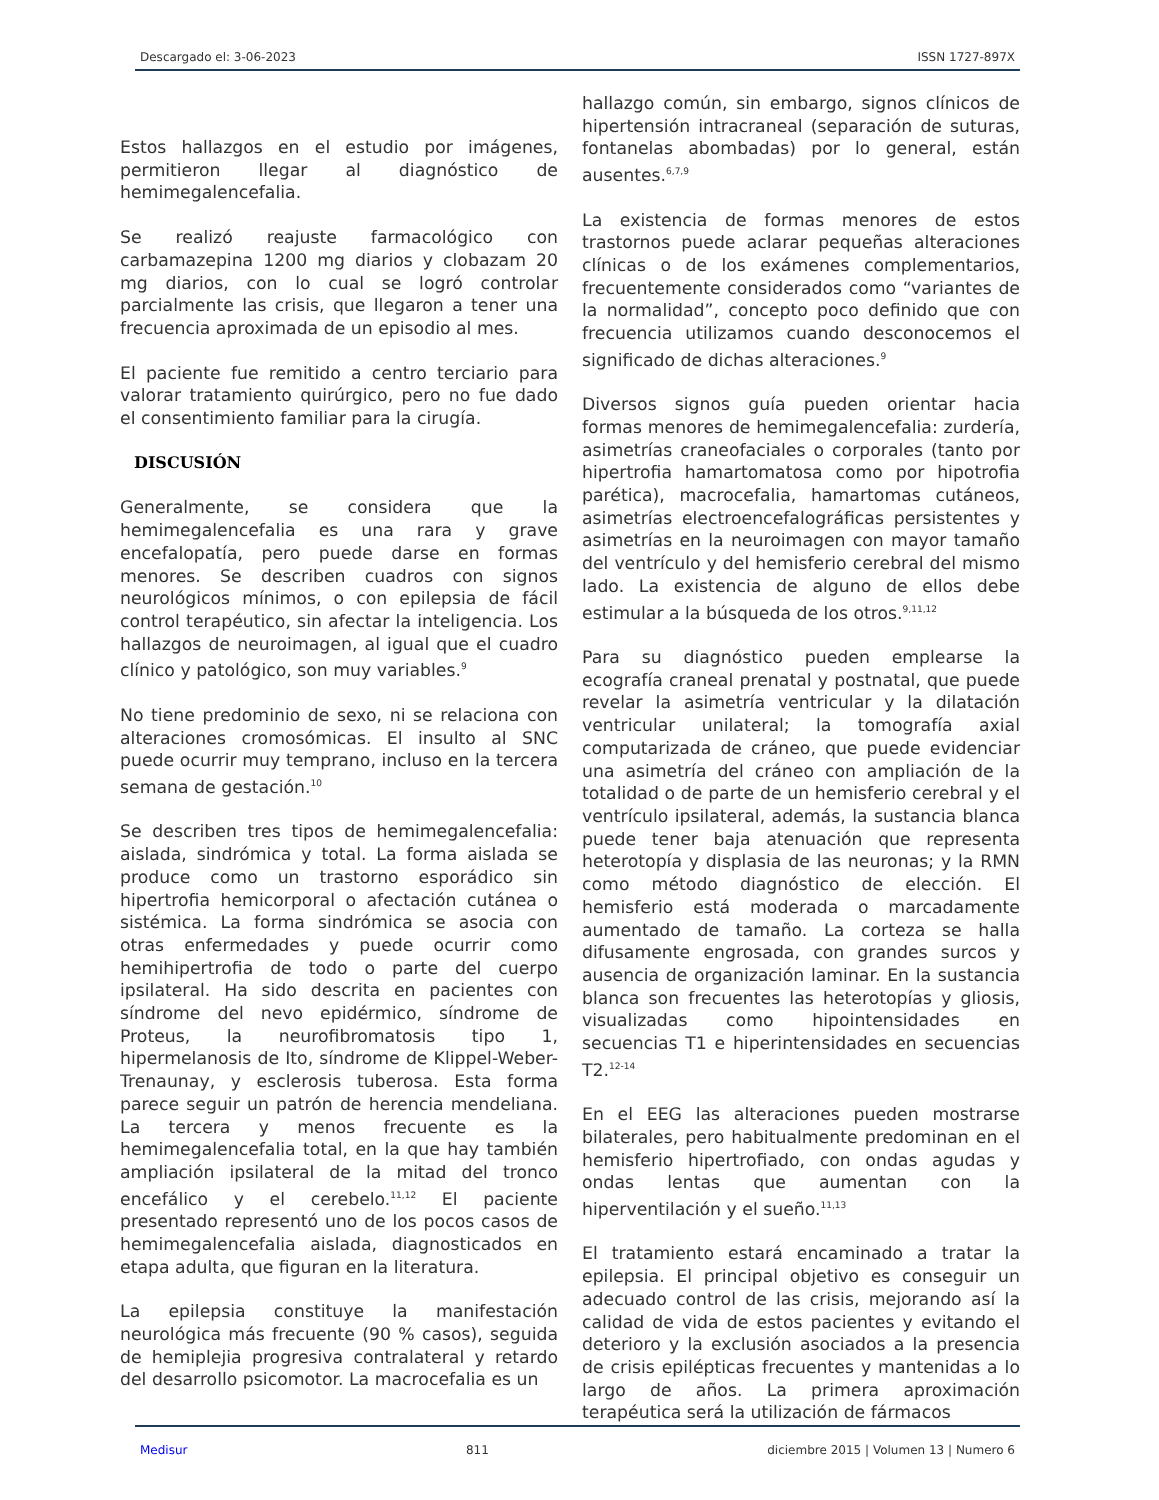Descargado el: 3-06-2023 ISSN 1727-897X
Estos hallazgos en el estudio por imágenes, permitieron llegar al diagnóstico de hemimegalencefalia.
Se realizó reajuste farmacológico con carbamazepina 1200 mg diarios y clobazam 20 mg diarios, con lo cual se logró controlar parcialmente las crisis, que llegaron a tener una frecuencia aproximada de un episodio al mes.
El paciente fue remitido a centro terciario para valorar tratamiento quirúrgico, pero no fue dado el consentimiento familiar para la cirugía.
DISCUSIÓN
Generalmente, se considera que la hemimegalencefalia es una rara y grave encefalopatía, pero puede darse en formas menores. Se describen cuadros con signos neurológicos mínimos, o con epilepsia de fácil control terapéutico, sin afectar la inteligencia. Los hallazgos de neuroimagen, al igual que el cuadro clínico y patológico, son muy variables.<sup>9</sup>
No tiene predominio de sexo, ni se relaciona con alteraciones cromosómicas. El insulto al SNC puede ocurrir muy temprano, incluso en la tercera semana de gestación.<sup>10</sup>
Se describen tres tipos de hemimegalencefalia: aislada, sindrómica y total. La forma aislada se produce como un trastorno esporádico sin hipertrofia hemicorporal o afectación cutánea o sistémica. La forma sindrómica se asocia con otras enfermedades y puede ocurrir como hemihipertrofia de todo o parte del cuerpo ipsilateral. Ha sido descrita en pacientes con síndrome del nevo epidérmico, síndrome de Proteus, la neurofibromatosis tipo 1, hipermelanosis de Ito, síndrome de Klippel-Weber-Trenaunay, y esclerosis tuberosa. Esta forma parece seguir un patrón de herencia mendeliana. La tercera y menos frecuente es la hemimegalencefalia total, en la que hay también ampliación ipsilateral de la mitad del tronco encefálico y el cerebelo.<sup>11,12</sup> El paciente presentado representó uno de los pocos casos de hemimegalencefalia aislada, diagnosticados en etapa adulta, que figuran en la literatura.
La epilepsia constituye la manifestación neurológica más frecuente (90 % casos), seguida de hemiplejia progresiva contralateral y retardo del desarrollo psicomotor. La macrocefalia es un
hallazgo común, sin embargo, signos clínicos de hipertensión intracraneal (separación de suturas, fontanelas abombadas) por lo general, están ausentes.<sup>6,7,9</sup>
La existencia de formas menores de estos trastornos puede aclarar pequeñas alteraciones clínicas o de los exámenes complementarios, frecuentemente considerados como “variantes de la normalidad”, concepto poco definido que con frecuencia utilizamos cuando desconocemos el significado de dichas alteraciones.<sup>9</sup>
Diversos signos guía pueden orientar hacia formas menores de hemimegalencefalia: zurdería, asimetrías craneofaciales o corporales (tanto por hipertrofia hamartomatosa como por hipotrofia parética), macrocefalia, hamartomas cutáneos, asimetrías electroencefalográficas persistentes y asimetrías en la neuroimagen con mayor tamaño del ventrículo y del hemisferio cerebral del mismo lado. La existencia de alguno de ellos debe estimular a la búsqueda de los otros.<sup>9,11,12</sup>
Para su diagnóstico pueden emplearse la ecografía craneal prenatal y postnatal, que puede revelar la asimetría ventricular y la dilatación ventricular unilateral; la tomografía axial computarizada de cráneo, que puede evidenciar una asimetría del cráneo con ampliación de la totalidad o de parte de un hemisferio cerebral y el ventrículo ipsilateral, además, la sustancia blanca puede tener baja atenuación que representa heterotopía y displasia de las neuronas; y la RMN como método diagnóstico de elección. El hemisferio está moderada o marcadamente aumentado de tamaño. La corteza se halla difusamente engrosada, con grandes surcos y ausencia de organización laminar. En la sustancia blanca son frecuentes las heterotopías y gliosis, visualizadas como hipointensidades en secuencias T1 e hiperintensidades en secuencias T2.<sup>12-14</sup>
En el EEG las alteraciones pueden mostrarse bilaterales, pero habitualmente predominan en el hemisferio hipertrofiado, con ondas agudas y ondas lentas que aumentan con la hiperventilación y el sueño.<sup>11,13</sup>
El tratamiento estará encaminado a tratar la epilepsia. El principal objetivo es conseguir un adecuado control de las crisis, mejorando así la calidad de vida de estos pacientes y evitando el deterioro y la exclusión asociados a la presencia de crisis epilépticas frecuentes y mantenidas a lo largo de años. La primera aproximación terapéutica será la utilización de fármacos
Medisur 811 diciembre 2015 | Volumen 13 | Numero 6